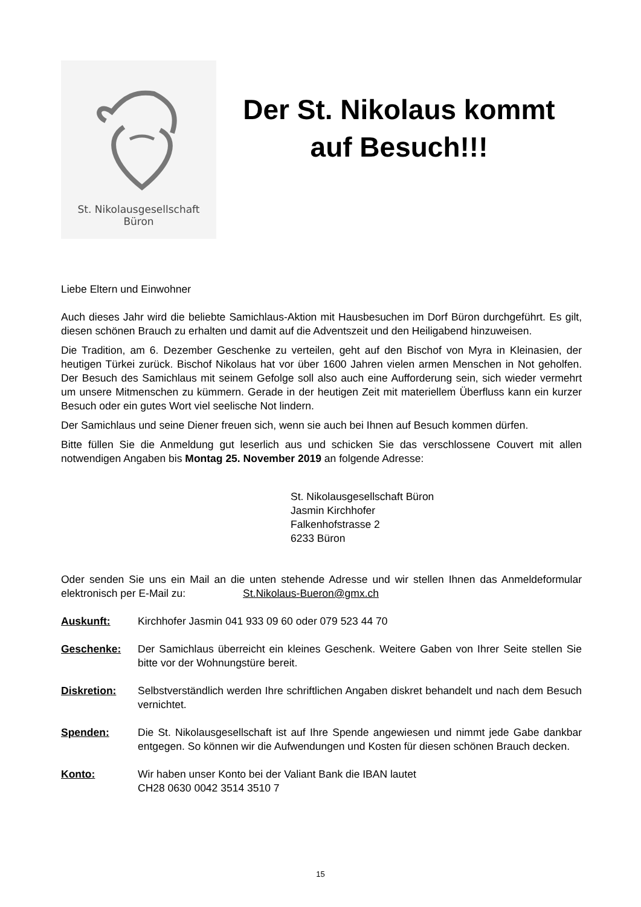St. Nikolausgesellschaft
Büron
Der St. Nikolaus kommt
auf Besuch!!!
Liebe Eltern und Einwohner
Auch dieses Jahr wird die beliebte Samichlaus-Aktion mit Hausbesuchen im Dorf Büron durchgeführt. Es gilt, diesen schönen Brauch zu erhalten und damit auf die Adventszeit und den Heiligabend hinzuweisen.
Die Tradition, am 6. Dezember Geschenke zu verteilen, geht auf den Bischof von Myra in Kleinasien, der heutigen Türkei zurück. Bischof Nikolaus hat vor über 1600 Jahren vielen armen Menschen in Not geholfen. Der Besuch des Samichlaus mit seinem Gefolge soll also auch eine Aufforderung sein, sich wieder vermehrt um unsere Mitmenschen zu kümmern. Gerade in der heutigen Zeit mit materiellem Überfluss kann ein kurzer Besuch oder ein gutes Wort viel seelische Not lindern.
Der Samichlaus und seine Diener freuen sich, wenn sie auch bei Ihnen auf Besuch kommen dürfen.
Bitte füllen Sie die Anmeldung gut leserlich aus und schicken Sie das verschlossene Couvert mit allen notwendigen Angaben bis Montag 25. November 2019 an folgende Adresse:
St. Nikolausgesellschaft Büron
Jasmin Kirchhofer
Falkenhofstrasse 2
6233 Büron
Oder senden Sie uns ein Mail an die unten stehende Adresse und wir stellen Ihnen das Anmeldeformular elektronisch per E-Mail zu: St.Nikolaus-Bueron@gmx.ch
Auskunft: Kirchhofer Jasmin 041 933 09 60 oder 079 523 44 70
Geschenke: Der Samichlaus überreicht ein kleines Geschenk. Weitere Gaben von Ihrer Seite stellen Sie bitte vor der Wohnungstüre bereit.
Diskretion: Selbstverständlich werden Ihre schriftlichen Angaben diskret behandelt und nach dem Besuch vernichtet.
Spenden: Die St. Nikolausgesellschaft ist auf Ihre Spende angewiesen und nimmt jede Gabe dankbar entgegen. So können wir die Aufwendungen und Kosten für diesen schönen Brauch decken.
Konto: Wir haben unser Konto bei der Valiant Bank die IBAN lautet
CH28 0630 0042 3514 3510 7
15